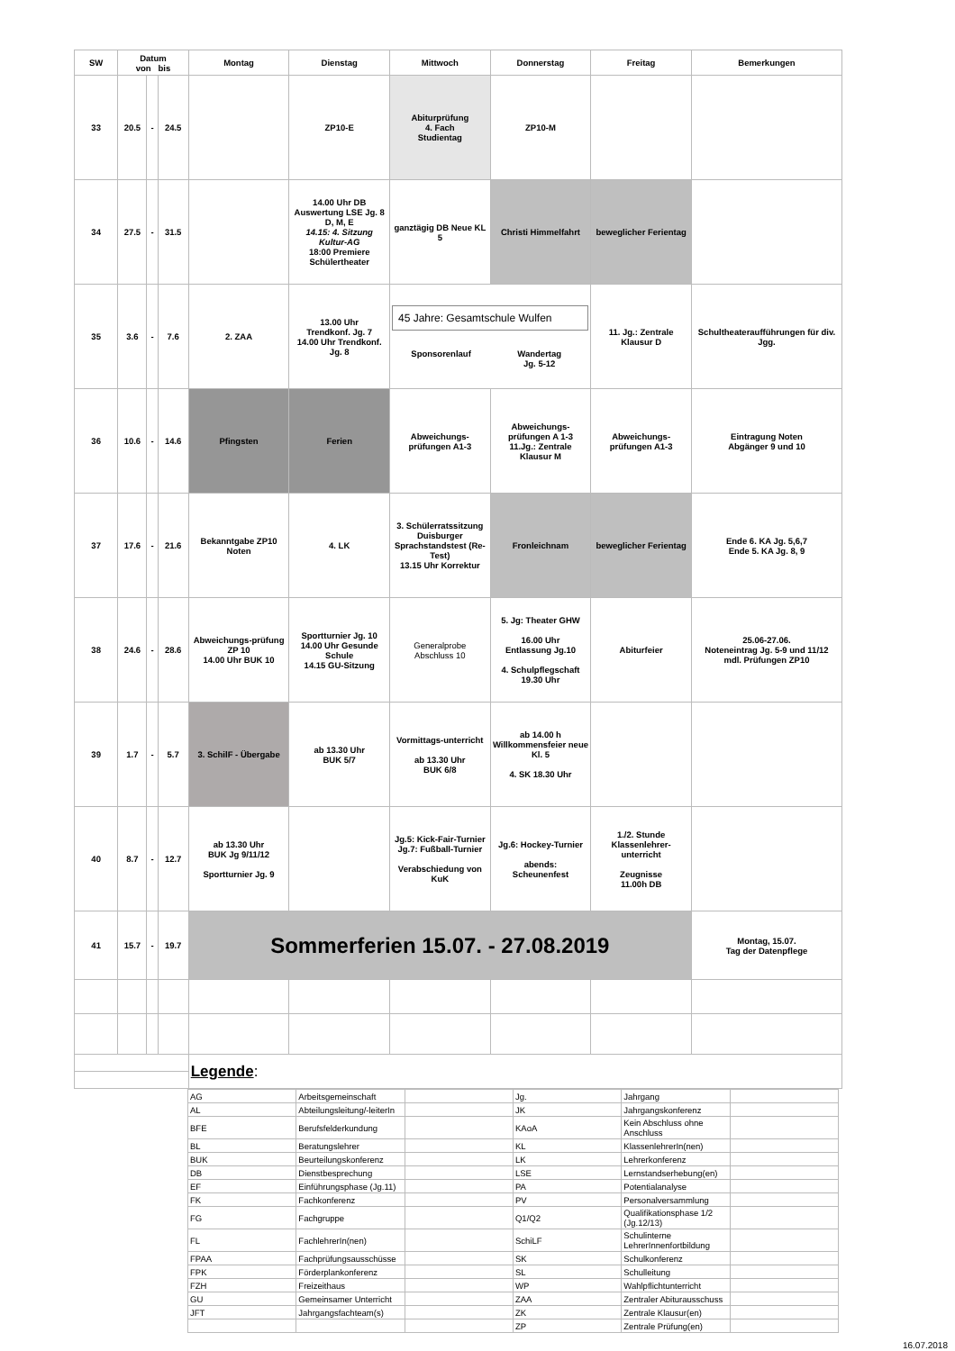| SW | Datum von bis | | | Montag | Dienstag | Mittwoch | Donnerstag | Freitag | Bemerkungen |
| --- | --- | --- | --- | --- | --- | --- | --- | --- | --- |
| 33 | 20.5 | - | 24.5 | | ZP10-E | Abiturprüfung 4. Fach Studientag | ZP10-M | | |
| 34 | 27.5 | - | 31.5 | | 14.00 Uhr DB Auswertung LSE Jg. 8 D, M, E 14.15: 4. Sitzung Kultur-AG 18:00 Premiere Schülertheater | ganztägig DB Neue KL 5 | Christi Himmelfahrt | beweglicher Ferientag | |
| 35 | 3.6 | - | 7.6 | 2. ZAA | 13.00 Uhr Trendkonf. Jg. 7 14.00 Uhr Trendkonf. Jg. 8 | 45 Jahre: Gesamtschule Wulfen Sponsorenlauf Wandertag Jg. 5-12 | | 11. Jg.: Zentrale Klausur D | Schultheateraufführungen für div. Jgg. |
| 36 | 10.6 | - | 14.6 | Pfingsten | Ferien | Abweichungs-prüfungen A1-3 | Abweichungs-prüfungen A 1-3 11.Jg.: Zentrale Klausur M | Abweichungs-prüfungen A1-3 | Eintragung Noten Abgänger 9 und 10 |
| 37 | 17.6 | - | 21.6 | Bekanntgabe ZP10 Noten | 4. LK | 3. Schülerratssitzung Duisburger Sprachstandstest (Re-Test) 13.15 Uhr Korrektur | Fronleichnam | beweglicher Ferientag | Ende 6. KA Jg. 5,6,7 Ende 5. KA Jg. 8, 9 |
| 38 | 24.6 | - | 28.6 | Abweichungs-prüfung ZP 10 14.00 Uhr BUK 10 | Sportturnier Jg. 10 14.00 Uhr Gesunde Schule 14.15 GU-Sitzung | Generalprobe Abschluss 10 | 5. Jg: Theater GHW 16.00 Uhr Entlassung Jg.10 4. Schulpflegschaft 19.30 Uhr | Abiturfeier | 25.06-27.06. Noteneintrag Jg. 5-9 und 11/12 mdl. Prüfungen ZP10 |
| 39 | 1.7 | - | 5.7 | 3. SchilF - Übergabe | ab 13.30 Uhr BUK 5/7 | Vormittags-unterricht ab 13.30 Uhr BUK 6/8 | ab 14.00 h Willkommensfeier neue Kl. 5 4. SK 18.30 Uhr | | |
| 40 | 8.7 | - | 12.7 | ab 13.30 Uhr BUK Jg 9/11/12 Sportturnier Jg. 9 | | Jg.5: Kick-Fair-Turnier Jg.7: Fußball-Turnier Verabschiedung von KuK | Jg.6: Hockey-Turnier abends: Scheunenfest | 1./2. Stunde Klassenlehrer-unterricht Zeugnisse 11.00h DB | |
| 41 | 15.7 | - | 19.7 | Sommerferien 15.07. - 27.08.2019 | | | | | Montag, 15.07. Tag der Datenpflege |
| | | | | Legende : | | | | | |
| AG | Arbeitsgemeinschaft | | Jg. | Jahrgang | |
| AL | Abteilungsleitung/-leiterIn | | JK | Jahrgangskonferenz | |
| BFE | Berufsfelderkundung | | KAoA | Kein Abschluss ohne Anschluss | |
| BL | Beratungslehrer | | KL | KlassenlehrerIn(nen) | |
| BUK | Beurteilungskonferenz | | LK | Lehrerkonferenz | |
| DB | Dienstbesprechung | | LSE | Lernstandserhebung(en) | |
| EF | Einführungsphase (Jg.11) | | PA | Potentialanalyse | |
| FK | Fachkonferenz | | PV | Personalversammlung | |
| FG | Fachgruppe | | Q1/Q2 | Qualifikationsphase 1/2 (Jg.12/13) | |
| FL | FachlehrerIn(nen) | | SchiLF | Schulinterne LehrerInnenfortbildung | |
| FPAA | Fachprüfungsausschüsse | | SK | Schulkonferenz | |
| FPK | Förderplankonferenz | | SL | Schulleitung | |
| FZH | Freizeithaus | | WP | Wahlpflichtunterricht | |
| GU | Gemeinsamer Unterricht | | ZAA | Zentraler Abiturausschuss | |
| JFT | Jahrgangsfachteam(s) | | ZK | Zentrale Klausur(en) | |
| | | | ZP | Zentrale Prüfung(en) | |
16.07.2018